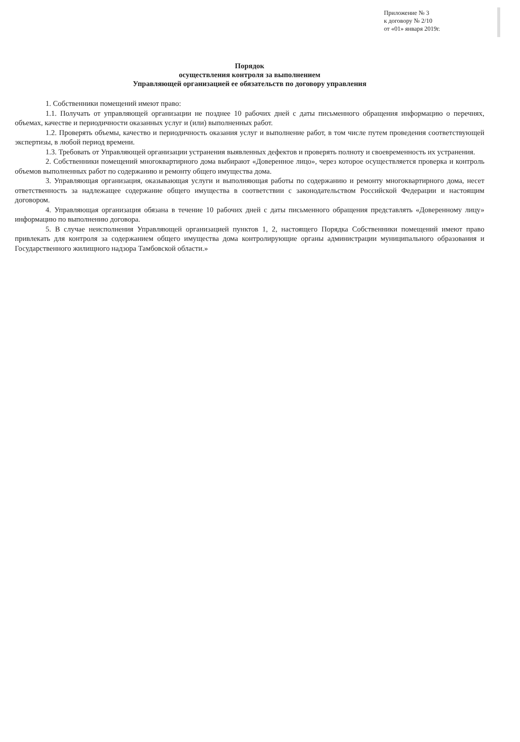Приложение № 3
к договору № 2/10
от «01» января 2019г.
Порядок
осуществления контроля за выполнением
Управляющей организацией ее обязательств по договору управления
1. Собственники помещений имеют право:
1.1. Получать от управляющей организации не позднее 10 рабочих дней с даты письменного обращения информацию о перечнях, объемах, качестве и периодичности оказанных услуг и (или) выполненных работ.
1.2. Проверять объемы, качество и периодичность оказания услуг и выполнение работ, в том числе путем проведения соответствующей экспертизы, в любой период времени.
1.3. Требовать от Управляющей организации устранения выявленных дефектов и проверять полноту и своевременность их устранения.
2. Собственники помещений многоквартирного дома выбирают «Доверенное лицо», через которое осуществляется проверка и контроль объемов выполненных работ по содержанию и ремонту общего имущества дома.
3. Управляющая организация, оказывающая услуги и выполняющая работы по содержанию и ремонту многоквартирного дома, несет ответственность за надлежащее содержание общего имущества в соответствии с законодательством Российской Федерации и настоящим договором.
4. Управляющая организация обязана в течение 10 рабочих дней с даты письменного обращения представлять «Доверенному лицу» информацию по выполнению договора.
5. В случае неисполнения Управляющей организацией пунктов 1, 2, настоящего Порядка Собственники помещений имеют право привлекать для контроля за содержанием общего имущества дома контролирующие органы администрации муниципального образования и Государственного жилищного надзора Тамбовской области.»